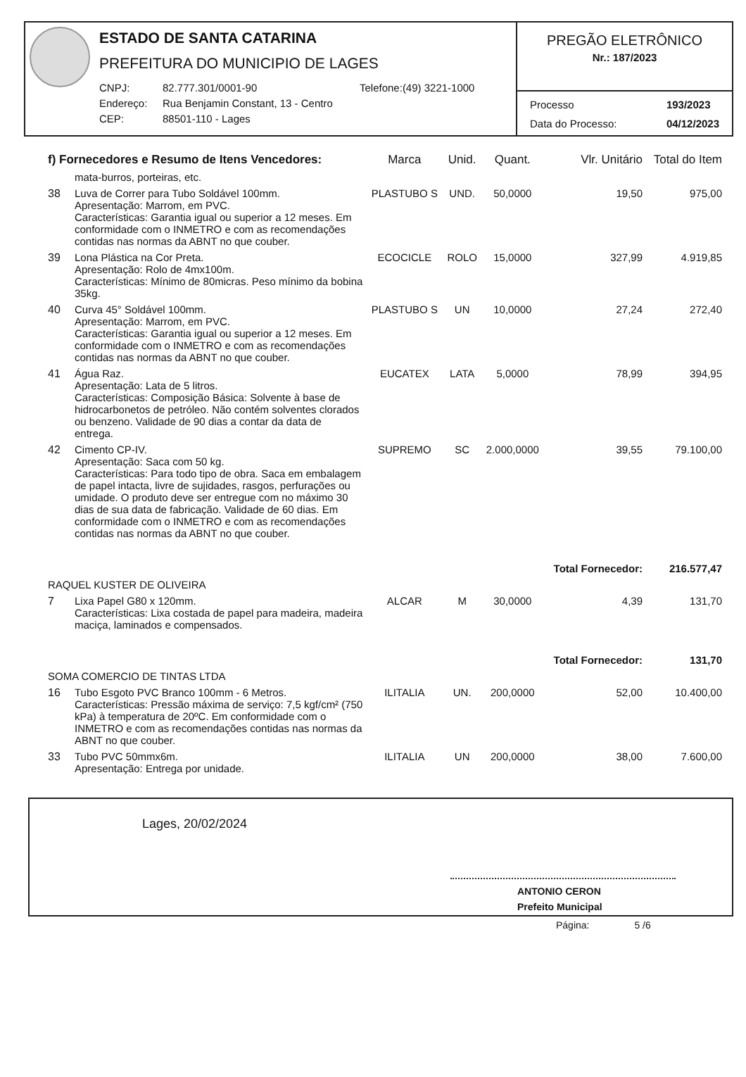ESTADO DE SANTA CATARINA
PREFEITURA DO MUNICIPIO DE LAGES
CNPJ: 82.777.301/0001-90 Telefone:(49) 3221-1000 Endereço: Rua Benjamin Constant, 13 - Centro CEP: 88501-110 - Lages
PREGÃO ELETRÔNICO
Nr.: 187/2023
Processo 193/2023 Data do Processo: 04/12/2023
| f) Fornecedores e Resumo de Itens Vencedores: | | Marca | Unid. | Quant. | Vlr. Unitário | Total do Item |
| --- | --- | --- | --- | --- | --- | --- |
| | mata-burros, porteiras, etc. | | | | | |
| 38 | Luva de Correr para Tubo Soldável 100mm. Apresentação: Marrom, em PVC. Características: Garantia igual ou superior a 12 meses. Em conformidade com o INMETRO e com as recomendações contidas nas normas da ABNT no que couber. | PLASTUBO S | UND. | 50,0000 | 19,50 | 975,00 |
| 39 | Lona Plástica na Cor Preta. Apresentação: Rolo de 4mx100m. Características: Mínimo de 80micras. Peso mínimo da bobina 35kg. | ECOCICLE | ROLO | 15,0000 | 327,99 | 4.919,85 |
| 40 | Curva 45° Soldável 100mm. Apresentação: Marrom, em PVC. Características: Garantia igual ou superior a 12 meses. Em conformidade com o INMETRO e com as recomendações contidas nas normas da ABNT no que couber. | PLASTUBO S | UN | 10,0000 | 27,24 | 272,40 |
| 41 | Água Raz. Apresentação: Lata de 5 litros. Características: Composição Básica: Solvente à base de hidrocarbonetos de petróleo. Não contém solventes clorados ou benzeno. Validade de 90 dias a contar da data de entrega. | EUCATEX | LATA | 5,0000 | 78,99 | 394,95 |
| 42 | Cimento CP-IV. Apresentação: Saca com 50 kg. Características: Para todo tipo de obra. Saca em embalagem de papel intacta, livre de sujidades, rasgos, perfurações ou umidade. O produto deve ser entregue com no máximo 30 dias de sua data de fabricação. Validade de 60 dias. Em conformidade com o INMETRO e com as recomendações contidas nas normas da ABNT no que couber. | SUPREMO | SC | 2.000,0000 | 39,55 | 79.100,00 |
| | | | | | Total Fornecedor: | 216.577,47 |
| RAQUEL KUSTER DE OLIVEIRA | | | | | | |
| 7 | Lixa Papel G80 x 120mm. Características: Lixa costada de papel para madeira, madeira maciça, laminados e compensados. | ALCAR | M | 30,0000 | 4,39 | 131,70 |
| | | | | | Total Fornecedor: | 131,70 |
| SOMA COMERCIO DE TINTAS LTDA | | | | | | |
| 16 | Tubo Esgoto PVC Branco 100mm - 6 Metros. Características: Pressão máxima de serviço: 7,5 kgf/cm² (750 kPa) à temperatura de 20ºC. Em conformidade com o INMETRO e com as recomendações contidas nas normas da ABNT no que couber. | ILITALIA | UN. | 200,0000 | 52,00 | 10.400,00 |
| 33 | Tubo PVC 50mmx6m. Apresentação: Entrega por unidade. | ILITALIA | UN | 200,0000 | 38,00 | 7.600,00 |
Lages, 20/02/2024
ANTONIO CERON
Prefeito Municipal
Página: 5 /6